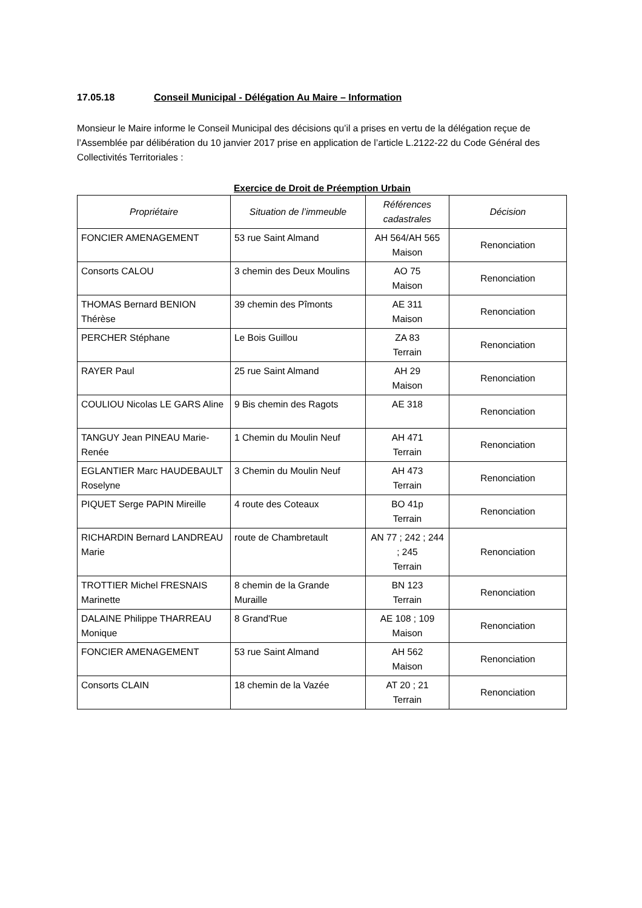17.05.18 Conseil Municipal - Délégation Au Maire – Information
Monsieur le Maire informe le Conseil Municipal des décisions qu’il a prises en vertu de la délégation reçue de l’Assemblée par délibération du 10 janvier 2017 prise en application de l’article L.2122-22 du Code Général des Collectivités Territoriales :
Exercice de Droit de Préemption Urbain
| Propriétaire | Situation de l’immeuble | Références cadastrales | Décision |
| --- | --- | --- | --- |
| FONCIER AMENAGEMENT | 53 rue Saint Almand | AH 564/AH 565 Maison | Renonciation |
| Consorts CALOU | 3 chemin des Deux Moulins | AO 75 Maison | Renonciation |
| THOMAS Bernard BENION Thérèse | 39 chemin des Pîmonts | AE 311 Maison | Renonciation |
| PERCHER Stéphane | Le Bois Guillou | ZA 83 Terrain | Renonciation |
| RAYER Paul | 25 rue Saint Almand | AH 29 Maison | Renonciation |
| COULIOU Nicolas LE GARS Aline | 9 Bis chemin des Ragots | AE 318 | Renonciation |
| TANGUY Jean PINEAU Marie-Renée | 1 Chemin du Moulin Neuf | AH 471 Terrain | Renonciation |
| EGLANTIER Marc HAUDEBAULT Roselyne | 3 Chemin du Moulin Neuf | AH 473 Terrain | Renonciation |
| PIQUET Serge PAPIN Mireille | 4 route des Coteaux | BO 41p Terrain | Renonciation |
| RICHARDIN Bernard LANDREAU Marie | route de Chambretault | AN 77 ; 242 ; 244 ; 245 Terrain | Renonciation |
| TROTTIER Michel FRESNAIS Marinette | 8 chemin de la Grande Muraille | BN 123 Terrain | Renonciation |
| DALAINE Philippe THARREAU Monique | 8 Grand'Rue | AE 108 ; 109 Maison | Renonciation |
| FONCIER AMENAGEMENT | 53 rue Saint Almand | AH 562 Maison | Renonciation |
| Consorts CLAIN | 18 chemin de la Vazée | AT 20 ; 21 Terrain | Renonciation |